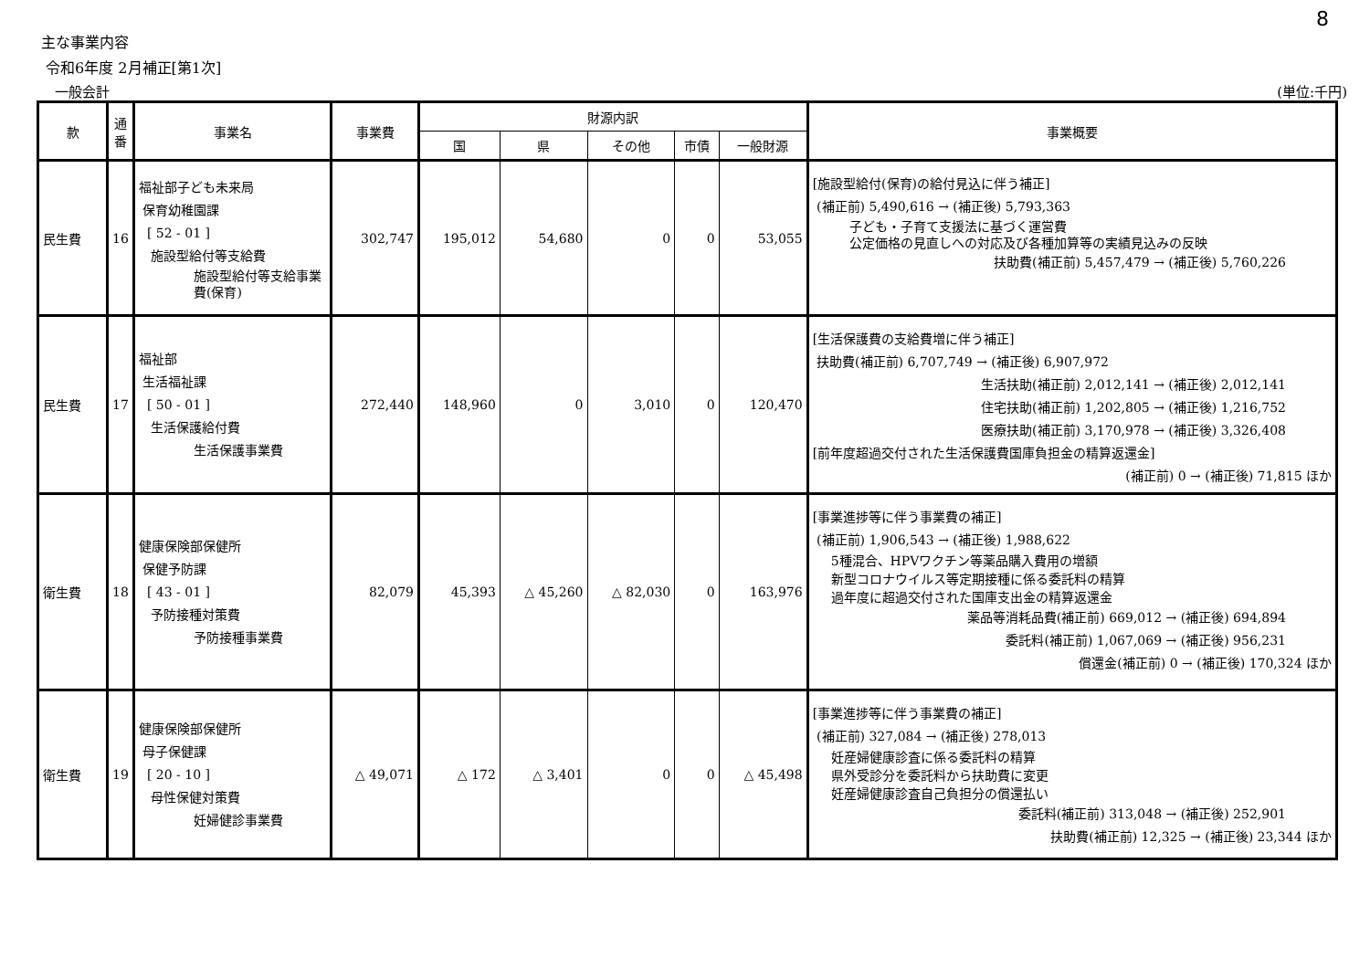8
主な事業内容
令和6年度 2月補正[第1次]
一般会計 (単位:千円)
| 款 | 通番 | 事業名 | 事業費 | 財源内訳 | | | | | 事業概要 |
| --- | --- | --- | --- | --- | --- | --- | --- | --- | --- |
| | | | | 国 | 県 | その他 | 市債 | 一般財源 | |
| 民生費 | 16 | 福祉部子ども未来局 保育幼稚園課 [ 52 - 01 ] 施設型給付等支給費 施設型給付等支給事業費(保育) | 302,747 | 195,012 | 54,680 | 0 | 0 | 53,055 | [施設型給付(保育)の給付見込に伴う補正] (補正前) 5,490,616 → (補正後) 5,793,363 子ども・子育て支援法に基づく運営費 公定価格の見直しへの対応及び各種加算等の実績見込みの反映 扶助費(補正前) 5,457,479 → (補正後) 5,760,226 |
| 民生費 | 17 | 福祉部 生活福祉課 [ 50 - 01 ] 生活保護給付費 生活保護事業費 | 272,440 | 148,960 | 0 | 3,010 | 0 | 120,470 | [生活保護費の支給費増に伴う補正] 扶助費(補正前) 6,707,749 → (補正後) 6,907,972 生活扶助(補正前) 2,012,141 → (補正後) 2,012,141 住宅扶助(補正前) 1,202,805 → (補正後) 1,216,752 医療扶助(補正前) 3,170,978 → (補正後) 3,326,408 [前年度超過交付された生活保護費国庫負担金の精算返還金] (補正前) 0 → (補正後) 71,815 ほか |
| 衛生費 | 18 | 健康保険部保健所 保健予防課 [ 43 - 01 ] 予防接種対策費 予防接種事業費 | 82,079 | 45,393 | △ 45,260 | △ 82,030 | 0 | 163,976 | [事業進捗等に伴う事業費の補正] (補正前) 1,906,543 → (補正後) 1,988,622 5種混合、HPVワクチン等薬品購入費用の増額 新型コロナウイルス等定期接種に係る委託料の精算 過年度に超過交付された国庫支出金の精算返還金 薬品等消耗品費(補正前) 669,012 → (補正後) 694,894 委託料(補正前) 1,067,069 → (補正後) 956,231 償還金(補正前) 0 → (補正後) 170,324 ほか |
| 衛生費 | 19 | 健康保険部保健所 母子保健課 [ 20 - 10 ] 母性保健対策費 妊婦健診事業費 | △ 49,071 | △ 172 | △ 3,401 | 0 | 0 | △ 45,498 | [事業進捗等に伴う事業費の補正] (補正前) 327,084 → (補正後) 278,013 妊産婦健康診査に係る委託料の精算 県外受診分を委託料から扶助費に変更 妊産婦健康診査自己負担分の償還払い 委託料(補正前) 313,048 → (補正後) 252,901 扶助費(補正前) 12,325 → (補正後) 23,344 ほか |